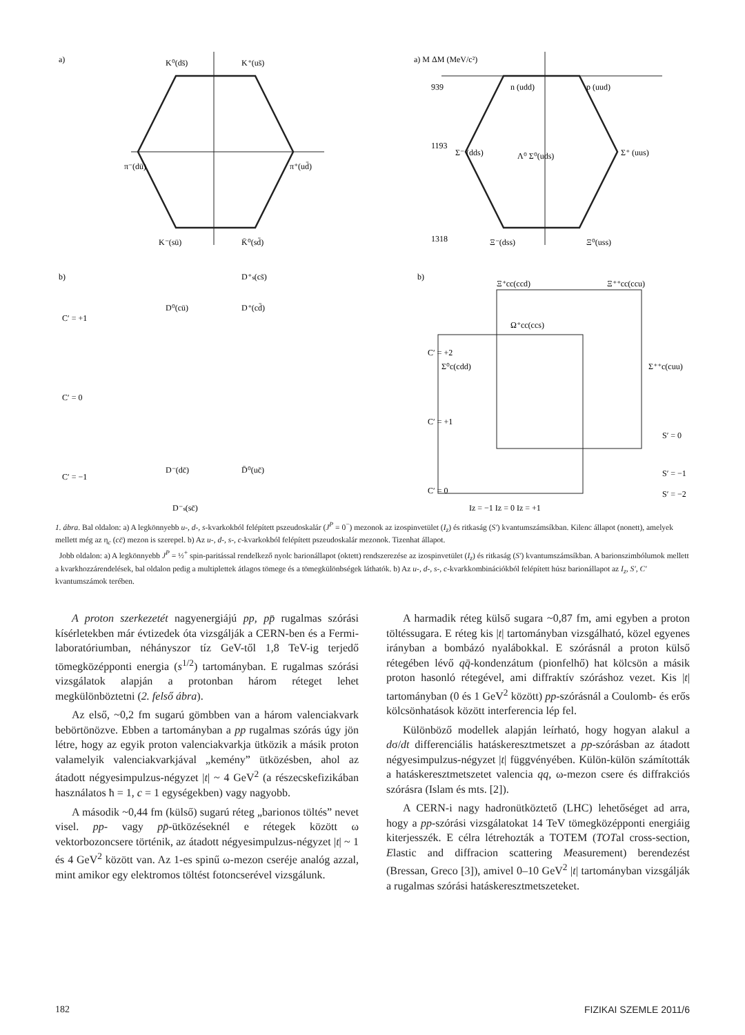a)
K⁰(ds̄)
K⁺(us̄)
π⁻(dū)
π⁺(ud̄)
K⁻(sū)
K̄⁰(sd̄)
a) M ΔM (MeV/c²)
939
1193
1318
n (udd)
p (uud)
Σ⁻ (dds)
Σ⁺ (uus)
Λ⁰ Σ⁰(uds)
Ξ⁻(dss)
Ξ⁰(uss)
b)
b)
C′ = +1
C′ = 0
C′ = −1
D⁰(cū)
D⁺(cd̄)
D⁺ₛ(cs̄)
D⁻(dc̄)
D̄⁰(uc̄)
D⁻ₛ(sc̄)
C′ = +2
C′ = +1
C′ = 0
Ξ⁺cc(ccd)
Ξ⁺⁺cc(ccu)
Ω⁺cc(ccs)
Σ⁺⁺c(cuu)
Σ⁰c(cdd)
S′ = 0
S′ = −1
S′ = −2
Iz = −1 Iz = 0 Iz = +1
1. ábra. Bal oldalon: a) A legkönnyebb u-, d-, s-kvarkokból felépített pszeudoskalár (J<sup>P</sup> = 0<sup>−</sup>) mezonok az izospinvetület (I<sub>z</sub>) és ritkaság (S′) kvantumszámsíkban. Kilenc állapot (nonett), amelyek mellett még az η<sub>c</sub> (cc̄) mezon is szerepel. b) Az u-, d-, s-, c-kvarkokból felépített pszeudoskalár mezonok. Tizenhat állapot.
Jobb oldalon: a) A legkönnyebb J<sup>P</sup> = ½<sup>+</sup> spin-paritással rendelkező nyolc barionállapot (oktett) rendszerezése az izospinvetület (I<sub>z</sub>) és ritkaság (S′) kvantumszámsíkban. A barionszimbólumok mellett a kvarkhozzárendelések, bal oldalon pedig a multiplettek átlagos tömege és a tömegkülönbségek láthatók. b) Az u-, d-, s-, c-kvarkkombinációkból felépített húsz barionállapot az I<sub>z</sub>, S′, C′ kvantumszámok terében.
A proton szerkezetét nagyenergiájú pp, pp̄ rugalmas szórási kísérletekben már évtizedek óta vizsgálják a CERN-ben és a Fermi-laboratóriumban, néhányszor tíz GeV-től 1,8 TeV-ig terjedő tömegközépponti energia (s<sup>1/2</sup>) tartományban. E rugalmas szórási vizsgálatok alapján a protonban három réteget lehet megkülönböztetni (2. felső ábra).
Az első, ~0,2 fm sugarú gömbben van a három valenciakvark bebörtönözve. Ebben a tartományban a pp rugalmas szórás úgy jön létre, hogy az egyik proton valenciakvarkja ütközik a másik proton valamelyik valenciakvarkjával „kemény” ütközésben, ahol az átadott négyesimpulzus-négyzet |t| ~ 4 GeV<sup>2</sup> (a részecskefizikában használatos ħ = 1, c = 1 egységekben) vagy nagyobb.
A második ~0,44 fm (külső) sugarú réteg „barionos töltés” nevet visel. pp- vagy pp̄-ütközéseknél e rétegek között ω vektorbozoncsere történik, az átadott négyesimpulzus-négyzet |t| ~ 1 és 4 GeV<sup>2</sup> között van. Az 1-es spinű ω-mezon cseréje analóg azzal, mint amikor egy elektromos töltést fotoncserével vizsgálunk.
A harmadik réteg külső sugara ~0,87 fm, ami egyben a proton töltéssugara. E réteg kis |t| tartományban vizsgálható, közel egyenes irányban a bombázó nyalábokkal. E szórásnál a proton külső rétegében lévő qq̄-kondenzátum (pionfelhő) hat kölcsön a másik proton hasonló rétegével, ami diffraktív szóráshoz vezet. Kis |t| tartományban (0 és 1 GeV<sup>2</sup> között) pp-szórásnál a Coulomb- és erős kölcsönhatások között interferencia lép fel.
Különböző modellek alapján leírható, hogy hogyan alakul a dσ/dt differenciális hatáskeresztmetszet a pp-szórásban az átadott négyesimpulzus-négyzet |t| függvényében. Külön-külön számították a hatáskeresztmetszetet valencia qq, ω-mezon csere és diffrakciós szórásra (Islam és mts. [2]).
A CERN-i nagy hadronütköztető (LHC) lehetőséget ad arra, hogy a pp-szórási vizsgálatokat 14 TeV tömegközépponti energiáig kiterjesszék. E célra létrehozták a TOTEM (TOTal cross-section, Elastic and diffracion scattering Measurement) berendezést (Bressan, Greco [3]), amivel 0–10 GeV<sup>2</sup> |t| tartományban vizsgálják a rugalmas szórási hatáskeresztmetszeteket.
182 FIZIKAI SZEMLE 2011/6